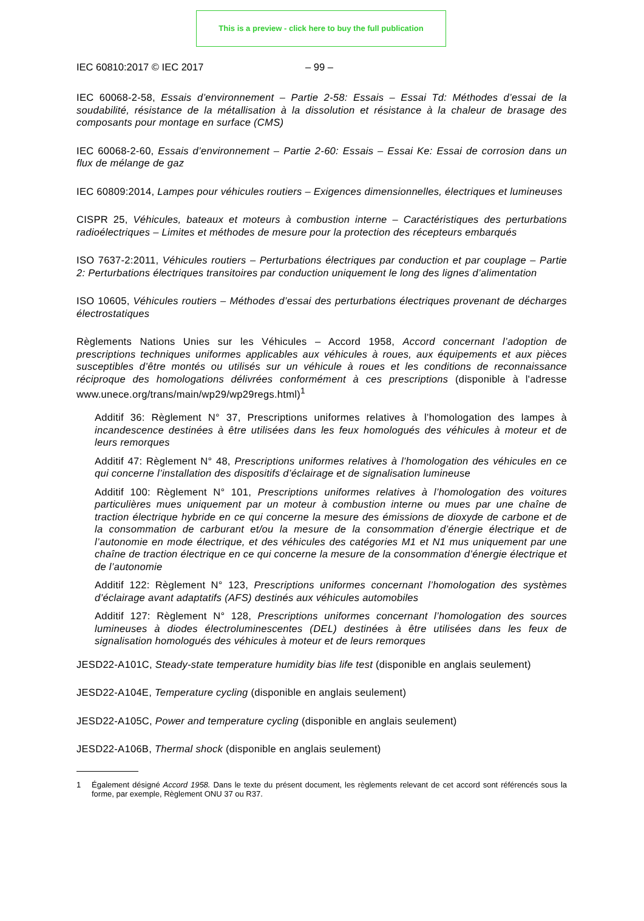This is a preview - click here to buy the full publication
IEC 60810:2017 © IEC 2017 – 99 –
IEC 60068-2-58, Essais d’environnement – Partie 2-58: Essais – Essai Td: Méthodes d’essai de la soudabilité, résistance de la métallisation à la dissolution et résistance à la chaleur de brasage des composants pour montage en surface (CMS)
IEC 60068-2-60, Essais d’environnement – Partie 2-60: Essais – Essai Ke: Essai de corrosion dans un flux de mélange de gaz
IEC 60809:2014, Lampes pour véhicules routiers – Exigences dimensionnelles, électriques et lumineuses
CISPR 25, Véhicules, bateaux et moteurs à combustion interne – Caractéristiques des perturbations radioélectriques – Limites et méthodes de mesure pour la protection des récepteurs embarqués
ISO 7637-2:2011, Véhicules routiers – Perturbations électriques par conduction et par couplage – Partie 2: Perturbations électriques transitoires par conduction uniquement le long des lignes d’alimentation
ISO 10605, Véhicules routiers – Méthodes d’essai des perturbations électriques provenant de décharges électrostatiques
Règlements Nations Unies sur les Véhicules – Accord 1958, Accord concernant l’adoption de prescriptions techniques uniformes applicables aux véhicules à roues, aux équipements et aux pièces susceptibles d’être montés ou utilisés sur un véhicule à roues et les conditions de reconnaissance réciproque des homologations délivrées conformément à ces prescriptions (disponible à l'adresse www.unece.org/trans/main/wp29/wp29regs.html)<sup>1</sup>
Additif 36: Règlement N° 37, Prescriptions uniformes relatives à l’homologation des lampes à incandescence destinées à être utilisées dans les feux homologués des véhicules à moteur et de leurs remorques
Additif 47: Règlement N° 48, Prescriptions uniformes relatives à l’homologation des véhicules en ce qui concerne l’installation des dispositifs d’éclairage et de signalisation lumineuse
Additif 100: Règlement N° 101, Prescriptions uniformes relatives à l’homologation des voitures particulières mues uniquement par un moteur à combustion interne ou mues par une chaîne de traction électrique hybride en ce qui concerne la mesure des émissions de dioxyde de carbone et de la consommation de carburant et/ou la mesure de la consommation d’énergie électrique et de l’autonomie en mode électrique, et des véhicules des catégories M1 et N1 mus uniquement par une chaîne de traction électrique en ce qui concerne la mesure de la consommation d’énergie électrique et de l’autonomie
Additif 122: Règlement N° 123, Prescriptions uniformes concernant l’homologation des systèmes d’éclairage avant adaptatifs (AFS) destinés aux véhicules automobiles
Additif 127: Règlement N° 128, Prescriptions uniformes concernant l’homologation des sources lumineuses à diodes électroluminescentes (DEL) destinées à être utilisées dans les feux de signalisation homologués des véhicules à moteur et de leurs remorques
JESD22-A101C, Steady-state temperature humidity bias life test (disponible en anglais seulement)
JESD22-A104E, Temperature cycling (disponible en anglais seulement)
JESD22-A105C, Power and temperature cycling (disponible en anglais seulement)
JESD22-A106B, Thermal shock (disponible en anglais seulement)
1 Également désigné Accord 1958. Dans le texte du présent document, les règlements relevant de cet accord sont référencés sous la forme, par exemple, Règlement ONU 37 ou R37.